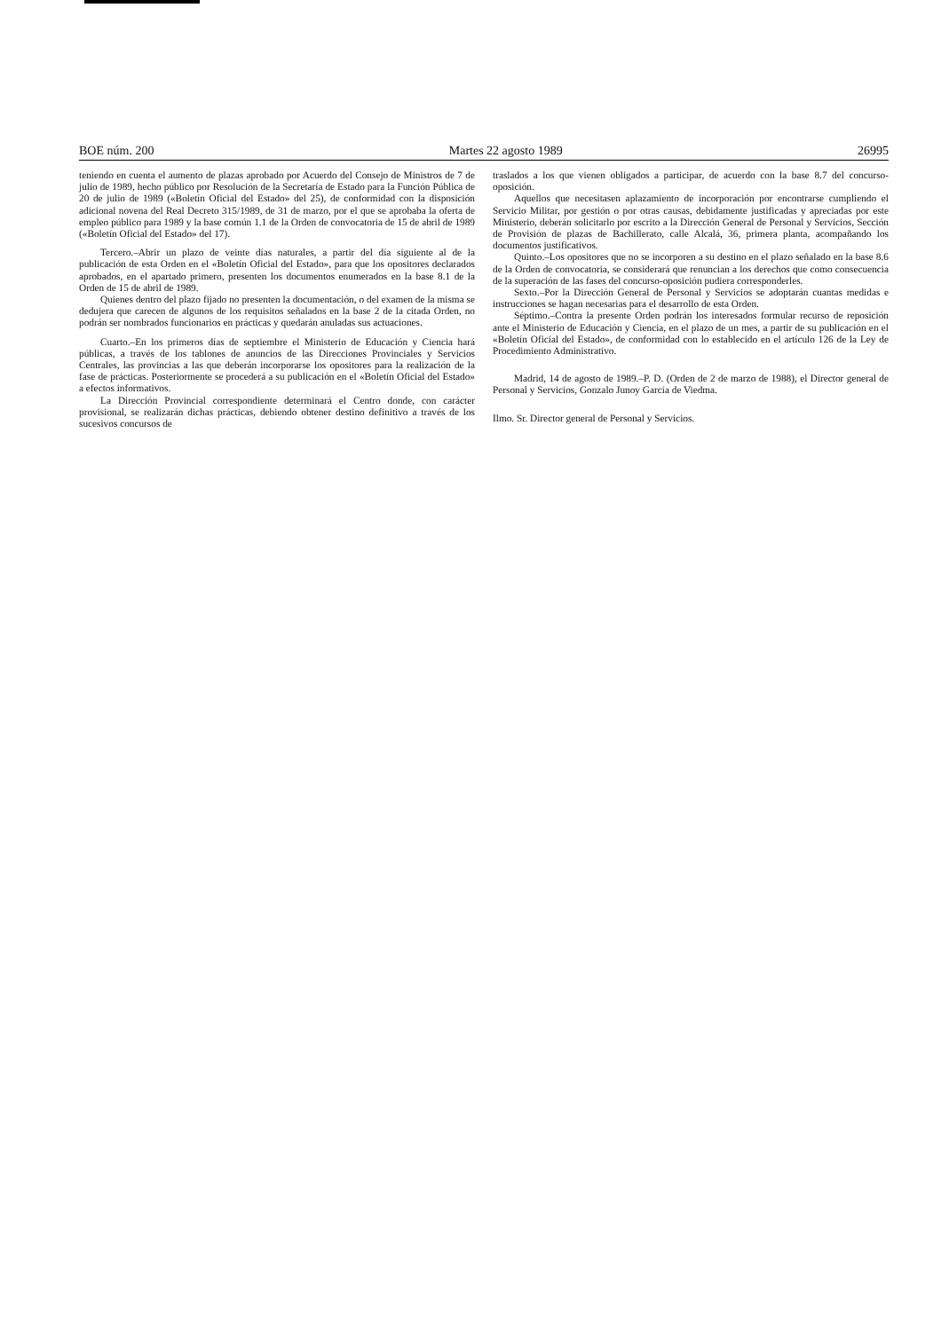BOE núm. 200 Martes 22 agosto 1989 26995
teniendo en cuenta el aumento de plazas aprobado por Acuerdo del Consejo de Ministros de 7 de julio de 1989, hecho público por Resolución de la Secretaría de Estado para la Función Pública de 20 de julio de 1989 («Boletín Oficial del Estado» del 25), de conformidad con la disposición adicional novena del Real Decreto 315/1989, de 31 de marzo, por el que se aprobaba la oferta de empleo público para 1989 y la base común 1.1 de la Orden de convocatoria de 15 de abril de 1989 («Boletín Oficial del Estado» del 17).
Tercero.–Abrir un plazo de veinte días naturales, a partir del día siguiente al de la publicación de esta Orden en el «Boletín Oficial del Estado», para que los opositores declarados aprobados, en el apartado primero, presenten los documentos enumerados en la base 8.1 de la Orden de 15 de abril de 1989.
Quienes dentro del plazo fijado no presenten la documentación, o del examen de la misma se dedujera que carecen de algunos de los requisitos señalados en la base 2 de la citada Orden, no podrán ser nombrados funcionarios en prácticas y quedarán anuladas sus actuaciones.
Cuarto.–En los primeros días de septiembre el Ministerio de Educación y Ciencia hará públicas, a través de los tablones de anuncios de las Direcciones Provinciales y Servicios Centrales, las provincias a las que deberán incorporarse los opositores para la realización de la fase de prácticas. Posteriormente se procederá a su publicación en el «Boletín Oficial del Estado» a efectos informativos.
La Dirección Provincial correspondiente determinará el Centro donde, con carácter provisional, se realizarán dichas prácticas, debiendo obtener destino definitivo a través de los sucesivos concursos de
traslados a los que vienen obligados a participar, de acuerdo con la base 8.7 del concurso-oposición.
Aquellos que necesitasen aplazamiento de incorporación por encontrarse cumpliendo el Servicio Militar, por gestión o por otras causas, debidamente justificadas y apreciadas por este Ministerio, deberán solicitarlo por escrito a la Dirección General de Personal y Servicios, Sección de Provisión de plazas de Bachillerato, calle Alcalá, 36, primera planta, acompañando los documentos justificativos.
Quinto.–Los opositores que no se incorporen a su destino en el plazo señalado en la base 8.6 de la Orden de convocatoria, se considerará que renuncian a los derechos que como consecuencia de la superación de las fases del concurso-oposición pudiera corresponderles.
Sexto.–Por la Dirección General de Personal y Servicios se adoptarán cuantas medidas e instrucciones se hagan necesarias para el desarrollo de esta Orden.
Séptimo.–Contra la presente Orden podrán los interesados formular recurso de reposición ante el Ministerio de Educación y Ciencia, en el plazo de un mes, a partir de su publicación en el «Boletín Oficial del Estado», de conformidad con lo establecido en el artículo 126 de la Ley de Procedimiento Administrativo.
Madrid, 14 de agosto de 1989.–P. D. (Orden de 2 de marzo de 1988), el Director general de Personal y Servicios, Gonzalo Junoy García de Viedma.
Ilmo. Sr. Director general de Personal y Servicios.